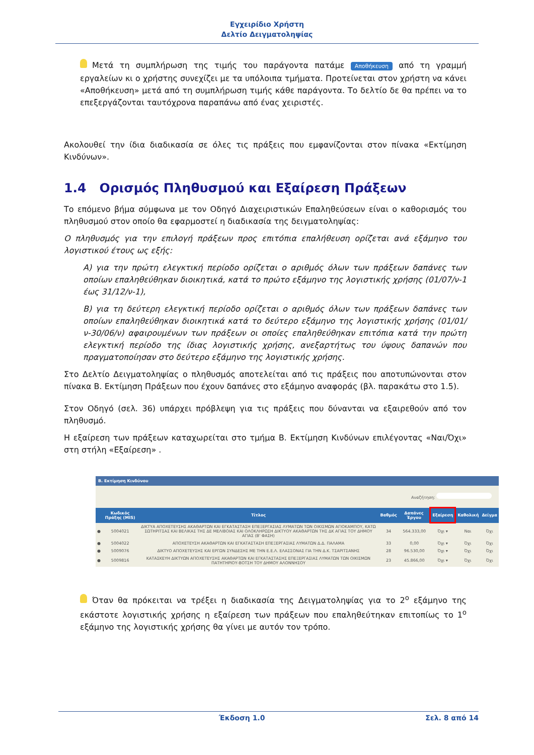Εγχειρίδιο Χρήστη
Δελτίο Δειγματοληψίας
Μετά τη συμπλήρωση της τιμής του παράγοντα πατάμε Αποθήκευση από τη γραμμή εργαλείων κι ο χρήστης συνεχίζει με τα υπόλοιπα τμήματα. Προτείνεται στον χρήστη να κάνει «Αποθήκευση» μετά από τη συμπλήρωση τιμής κάθε παράγοντα. Το δελτίο δε θα πρέπει να το επεξεργάζονται ταυτόχρονα παραπάνω από ένας χειριστές.
Ακολουθεί την ίδια διαδικασία σε όλες τις πράξεις που εμφανίζονται στον πίνακα «Εκτίμηση Κινδύνων».
1.4 Ορισμός Πληθυσμού και Εξαίρεση Πράξεων
Το επόμενο βήμα σύμφωνα με τον Οδηγό Διαχειριστικών Επαληθεύσεων είναι ο καθορισμός του πληθυσμού στον οποίο θα εφαρμοστεί η διαδικασία της δειγματοληψίας:
Ο πληθυσμός για την επιλογή πράξεων προς επιτόπια επαλήθευση ορίζεται ανά εξάμηνο του λογιστικού έτους ως εξής:
Α) για την πρώτη ελεγκτική περίοδο ορίζεται ο αριθμός όλων των πράξεων δαπάνες των οποίων επαληθεύθηκαν διοικητικά, κατά το πρώτο εξάμηνο της λογιστικής χρήσης (01/07/ν-1 έως 31/12/ν-1),
Β) για τη δεύτερη ελεγκτική περίοδο ορίζεται ο αριθμός όλων των πράξεων δαπάνες των οποίων επαληθεύθηκαν διοικητικά κατά το δεύτερο εξάμηνο της λογιστικής χρήσης (01/01/ν-30/06/ν) αφαιρουμένων των πράξεων οι οποίες επαληθεύθηκαν επιτόπια κατά την πρώτη ελεγκτική περίοδο της ίδιας λογιστικής χρήσης, ανεξαρτήτως του ύψους δαπανών που πραγματοποίησαν στο δεύτερο εξάμηνο της λογιστικής χρήσης.
Στο Δελτίο Δειγματοληψίας ο πληθυσμός αποτελείται από τις πράξεις που αποτυπώνονται στον πίνακα Β. Εκτίμηση Πράξεων που έχουν δαπάνες στο εξάμηνο αναφοράς (βλ. παρακάτω στο 1.5).
Στον Οδηγό (σελ. 36) υπάρχει πρόβλεψη για τις πράξεις που δύνανται να εξαιρεθούν από τον πληθυσμό.
Η εξαίρεση των πράξεων καταχωρείται στο τμήμα Β. Εκτίμηση Κινδύνων επιλέγοντας «Ναι/Όχι» στη στήλη «Εξαίρεση» .
B. Εκτίμηση Κινδύνου
Αναζήτηση:
| | Κωδικός Πράξης (MIS) | Τίτλος | Βαθμός | Δαπάνες Έργου | Εξαίρεση | Καθολική | Δείγμα |
| --- | --- | --- | --- | --- | --- | --- | --- |
| ● | 5004021 | ΔΙΚΤΥΑ ΑΠΟΧΕΤΕΥΣΗΣ ΑΚΑΘΑΡΤΩΝ ΚΑΙ ΕΓΚΑΤΑΣΤΑΣΗ ΕΠΕΞΕΡΓΑΣΙΑΣ ΛΥΜΑΤΩΝ ΤΩΝ ΟΙΚΙΣΜΩΝ ΑΓΙΟΚΑΜΠΟΥ, ΚΑΤΩ ΣΩΤΗΡΙΤΣΑΣ ΚΑΙ ΒΕΛΙΚΑΣ ΤΗΣ ΔΕ ΜΕΛΙΒΟΙΑΣ ΚΑΙ ΟΛΟΚΛΗΡΩΣΗ ΔΙΚΤΥΟΥ ΑΚΑΘΑΡΤΩΝ ΤΗΣ ΔΚ ΑΓΙΑΣ ΤΟΥ ΔΗΜΟΥ ΑΓΙΑΣ (Β' ΦΑΣΗ) | 34 | 564.333,00 | Όχι ▾ | Ναι | Όχι |
| ● | 5004022 | ΑΠΟΧΕΤΕΥΣΗ ΑΚΑΘΑΡΤΩΝ ΚΑΙ ΕΓΚΑΤΑΣΤΑΣΗ ΕΠΕΞΕΡΓΑΣΙΑΣ ΛΥΜΑΤΩΝ Δ.Δ. ΠΑΛΑΜΑ | 33 | 0,00 | Όχι ▾ | Όχι | Όχι |
| ● | 5009076 | ΔΙΚΤΥΟ ΑΠΟΧΕΤΕΥΣΗΣ ΚΑΙ ΕΡΓΩΝ ΣΥΝΔΕΣΗΣ ΜΕ ΤΗΝ Ε.Ε.Λ. ΕΛΑΣΣΟΝΑΣ ΓΙΑ ΤΗΝ Δ.Κ. ΤΣΑΡΙΤΣΑΝΗΣ | 28 | 96.530,00 | Όχι ▾ | Όχι | Όχι |
| ● | 5009816 | ΚΑΤΑΣΚΕΥΗ ΔΙΚΤΥΩΝ ΑΠΟΧΕΤΕΥΣΗΣ ΑΚΑΘΑΡΤΩΝ ΚΑΙ ΕΓΚΑΤΑΣΤΑΣΗΣ ΕΠΕΞΕΡΓΑΣΙΑΣ ΛΥΜΑΤΩΝ ΤΩΝ ΟΙΚΙΣΜΩΝ ΠΑΤΗΤΗΡΙΟΥ-ΒΟΤΣΗ ΤΟΥ ΔΗΜΟΥ ΑΛΟΝΝΗΣΟΥ | 23 | 45.866,00 | Όχι ▾ | Όχι | Όχι |
Όταν θα πρόκειται να τρέξει η διαδικασία της Δειγματοληψίας για το 2<sup>ο</sup> εξάμηνο της εκάστοτε λογιστικής χρήσης η εξαίρεση των πράξεων που επαληθεύτηκαν επιτοπίως το 1<sup>ο</sup> εξάμηνο της λογιστικής χρήσης θα γίνει με αυτόν τον τρόπο.
Έκδοση 1.0 Σελ. 8 από 14